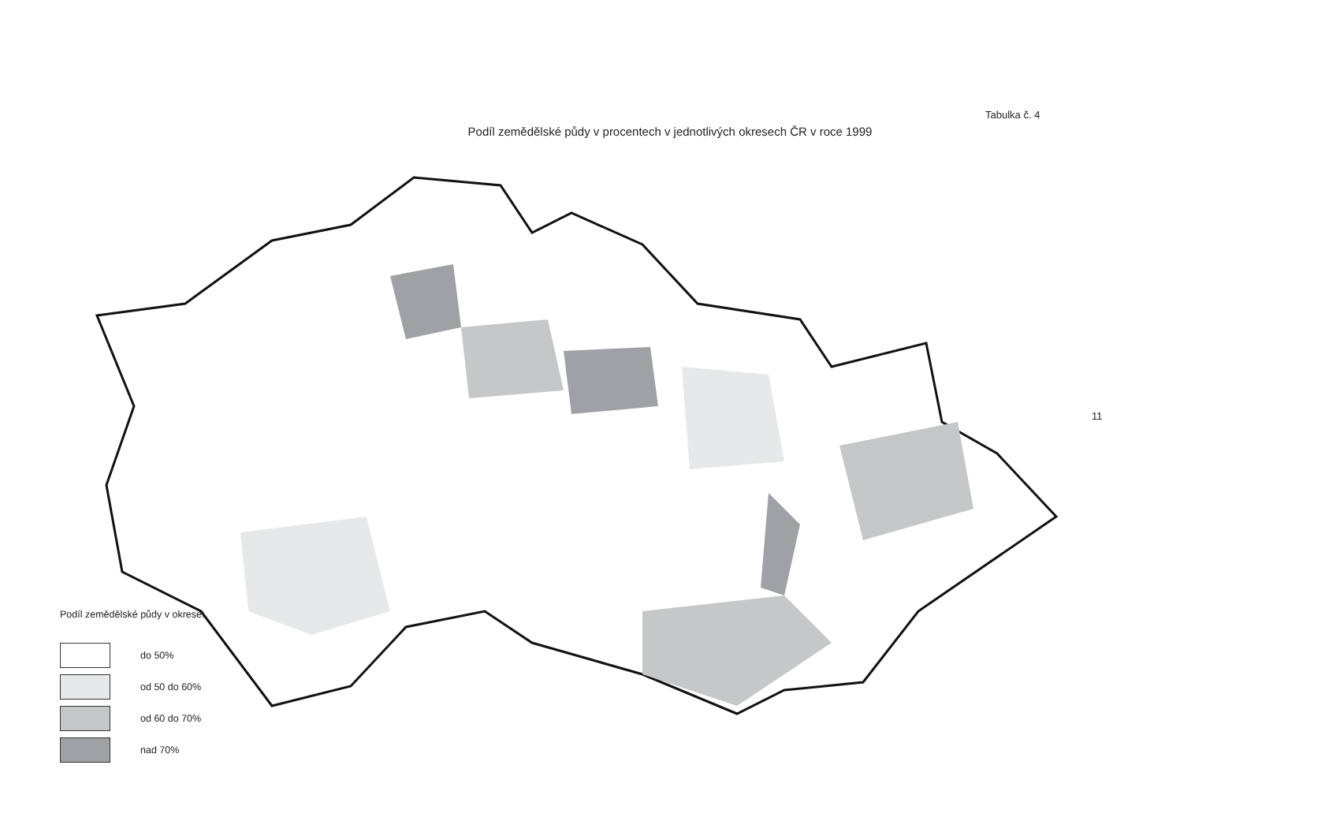Tabulka č. 4
Podíl zemědělské půdy v procentech v jednotlivých okresech ČR v roce 1999
11
Podíl zemědělské půdy v okrese:
do 50%
od 50 do 60%
od 60 do 70%
nad 70%